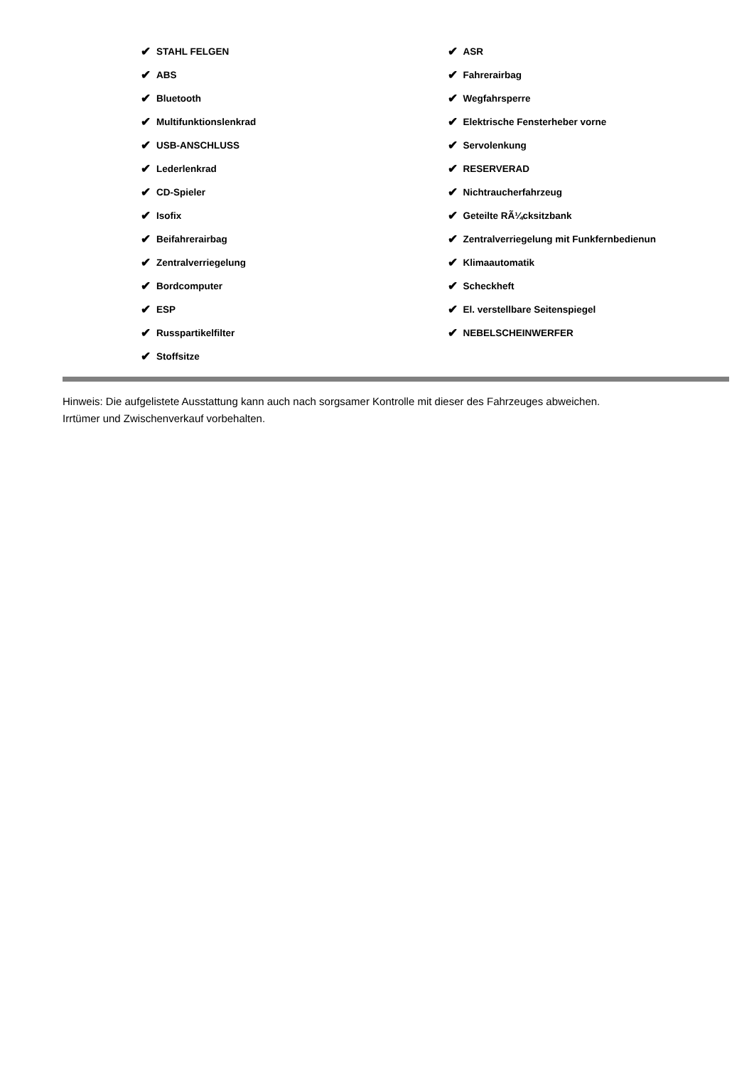✔ STAHL FELGEN
✔ ABS
✔ Bluetooth
✔ Multifunktionslenkrad
✔ USB-ANSCHLUSS
✔ Lederlenkrad
✔ CD-Spieler
✔ Isofix
✔ Beifahrerairbag
✔ Zentralverriegelung
✔ Bordcomputer
✔ ESP
✔ Russpartikelfilter
✔ Stoffsitze
✔ ASR
✔ Fahrerairbag
✔ Wegfahrsperre
✔ Elektrische Fensterheber vorne
✔ Servolenkung
✔ RESERVERAD
✔ Nichtraucherfahrzeug
✔ Geteilte RÃ¼cksitzbank
✔ Zentralverriegelung mit Funkfernbedienun
✔ Klimaautomatik
✔ Scheckheft
✔ El. verstellbare Seitenspiegel
✔ NEBELSCHEINWERFER
Hinweis: Die aufgelistete Ausstattung kann auch nach sorgsamer Kontrolle mit dieser des Fahrzeuges abweichen. Irrtümer und Zwischenverkauf vorbehalten.